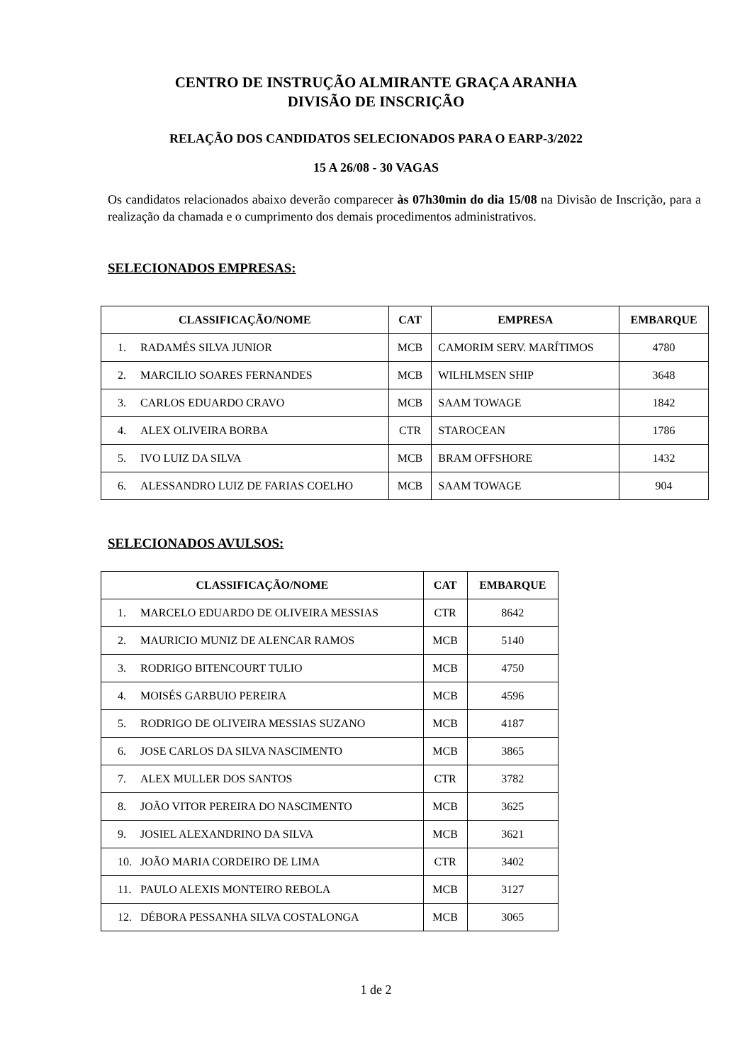CENTRO DE INSTRUÇÃO ALMIRANTE GRAÇA ARANHA
DIVISÃO DE INSCRIÇÃO
RELAÇÃO DOS CANDIDATOS SELECIONADOS PARA O EARP-3/2022
15 A 26/08 - 30 VAGAS
Os candidatos relacionados abaixo deverão comparecer às 07h30min do dia 15/08 na Divisão de Inscrição, para a realização da chamada e o cumprimento dos demais procedimentos administrativos.
SELECIONADOS EMPRESAS:
| CLASSIFICAÇÃO/NOME | CAT | EMPRESA | EMBARQUE |
| --- | --- | --- | --- |
| 1. RADAMÉS SILVA JUNIOR | MCB | CAMORIM SERV. MARÍTIMOS | 4780 |
| 2. MARCILIO SOARES FERNANDES | MCB | WILHLMSEN SHIP | 3648 |
| 3. CARLOS EDUARDO CRAVO | MCB | SAAM TOWAGE | 1842 |
| 4. ALEX OLIVEIRA BORBA | CTR | STAROCEAN | 1786 |
| 5. IVO LUIZ DA SILVA | MCB | BRAM OFFSHORE | 1432 |
| 6. ALESSANDRO LUIZ DE FARIAS COELHO | MCB | SAAM TOWAGE | 904 |
SELECIONADOS AVULSOS:
| CLASSIFICAÇÃO/NOME | CAT | EMBARQUE |
| --- | --- | --- |
| 1. MARCELO EDUARDO DE OLIVEIRA MESSIAS | CTR | 8642 |
| 2. MAURICIO MUNIZ DE ALENCAR RAMOS | MCB | 5140 |
| 3. RODRIGO BITENCOURT TULIO | MCB | 4750 |
| 4. MOISÉS GARBUIO PEREIRA | MCB | 4596 |
| 5. RODRIGO DE OLIVEIRA MESSIAS SUZANO | MCB | 4187 |
| 6. JOSE CARLOS DA SILVA NASCIMENTO | MCB | 3865 |
| 7. ALEX MULLER DOS SANTOS | CTR | 3782 |
| 8. JOÃO VITOR PEREIRA DO NASCIMENTO | MCB | 3625 |
| 9. JOSIEL ALEXANDRINO DA SILVA | MCB | 3621 |
| 10. JOÃO MARIA CORDEIRO DE LIMA | CTR | 3402 |
| 11. PAULO ALEXIS MONTEIRO REBOLA | MCB | 3127 |
| 12. DÉBORA PESSANHA SILVA COSTALONGA | MCB | 3065 |
1 de 2